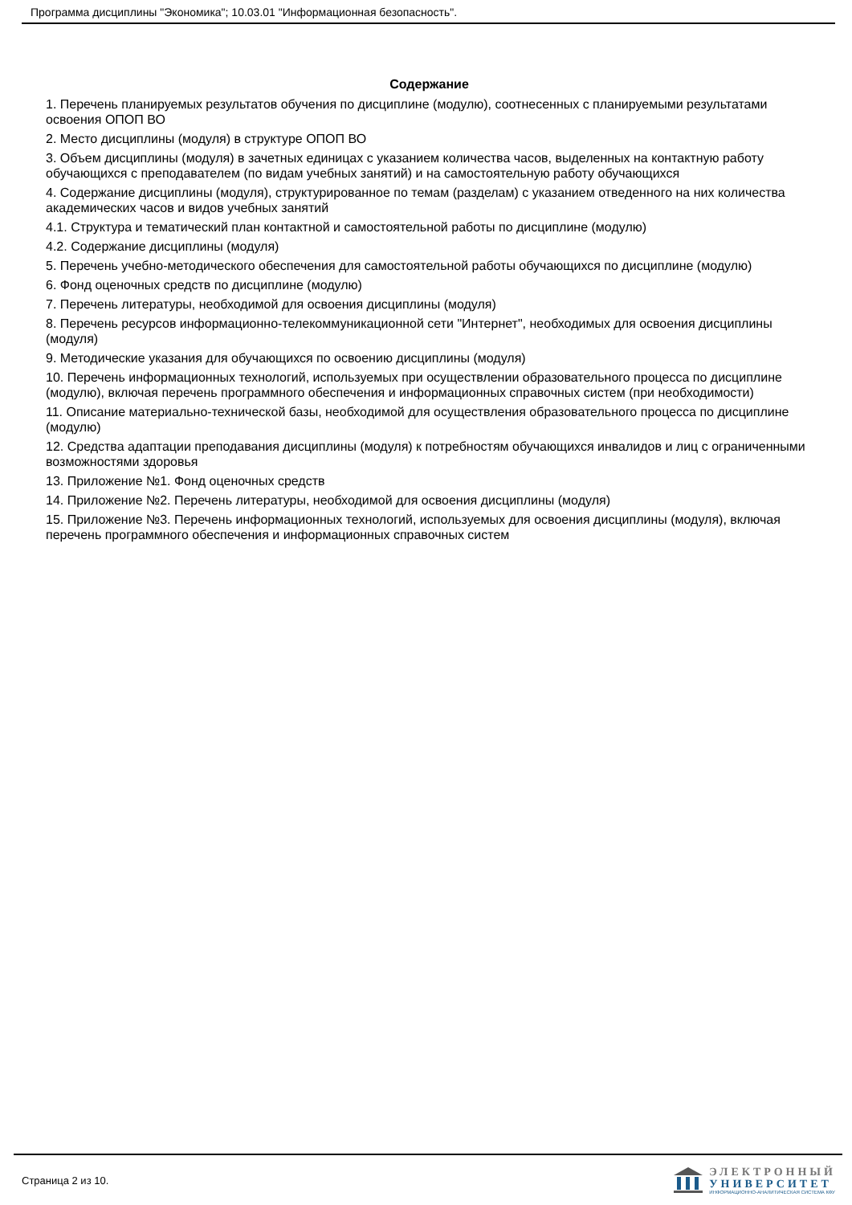Программа дисциплины "Экономика"; 10.03.01 "Информационная безопасность".
Содержание
1. Перечень планируемых результатов обучения по дисциплине (модулю), соотнесенных с планируемыми результатами освоения ОПОП ВО
2. Место дисциплины (модуля) в структуре ОПОП ВО
3. Объем дисциплины (модуля) в зачетных единицах с указанием количества часов, выделенных на контактную работу обучающихся с преподавателем (по видам учебных занятий) и на самостоятельную работу обучающихся
4. Содержание дисциплины (модуля), структурированное по темам (разделам) с указанием отведенного на них количества академических часов и видов учебных занятий
4.1. Структура и тематический план контактной и самостоятельной работы по дисциплине (модулю)
4.2. Содержание дисциплины (модуля)
5. Перечень учебно-методического обеспечения для самостоятельной работы обучающихся по дисциплине (модулю)
6. Фонд оценочных средств по дисциплине (модулю)
7. Перечень литературы, необходимой для освоения дисциплины (модуля)
8. Перечень ресурсов информационно-телекоммуникационной сети "Интернет", необходимых для освоения дисциплины (модуля)
9. Методические указания для обучающихся по освоению дисциплины (модуля)
10. Перечень информационных технологий, используемых при осуществлении образовательного процесса по дисциплине (модулю), включая перечень программного обеспечения и информационных справочных систем (при необходимости)
11. Описание материально-технической базы, необходимой для осуществления образовательного процесса по дисциплине (модулю)
12. Средства адаптации преподавания дисциплины (модуля) к потребностям обучающихся инвалидов и лиц с ограниченными возможностями здоровья
13. Приложение №1. Фонд оценочных средств
14. Приложение №2. Перечень литературы, необходимой для освоения дисциплины (модуля)
15. Приложение №3. Перечень информационных технологий, используемых для освоения дисциплины (модуля), включая перечень программного обеспечения и информационных справочных систем
Страница 2 из 10.
ЭЛЕКТРОННЫЙ
УНИВЕРСИТЕТ
ИНФОРМАЦИОННО-АНАЛИТИЧЕСКАЯ СИСТЕМА КФУ